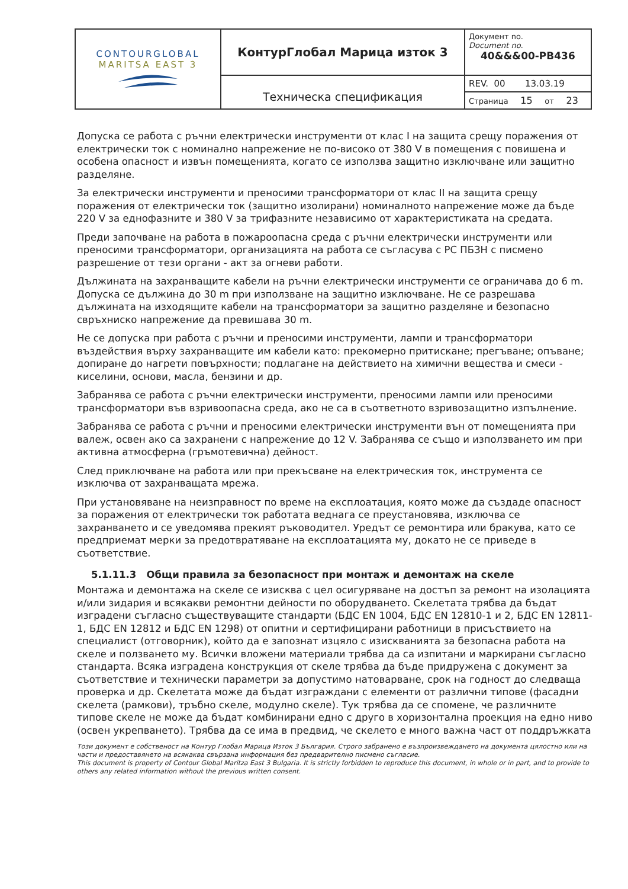| CONTOURGLOBAL MARITSA EAST 3 | КонтурГлобал Марица изток 3 | Документ no. Document no. 40&&&00-PB436 |
| | Техническа спецификация | REV. 00 13.03.19 |
| | | Страница 15 от 23 |
Допуска се работа с ръчни електрически инструменти от клас I на защита срещу поражения от електрически ток с номинално напрежение не по-високо от 380 V в помещения с повишена и особена опасност и извън помещенията, когато се използва защитно изключване или защитно разделяне.
За електрически инструменти и преносими трансформатори от клас II на защита срещу поражения от електрически ток (защитно изолирани) номиналното напрежение може да бъде 220 V за еднофазните и 380 V за трифазните независимо от характеристиката на средата.
Преди започване на работа в пожароопасна среда с ръчни електрически инструменти или преносими трансформатори, организацията на работа се съгласува с РС ПБЗН с писмено разрешение от тези органи - акт за огневи работи.
Дължината на захранващите кабели на ръчни електрически инструменти се ограничава до 6 m. Допуска се дължина до 30 m при използване на защитно изключване. Не се разрешава дължината на изходящите кабели на трансформатори за защитно разделяне и безопасно свръхниско напрежение да превишава 30 m.
Не се допуска при работа с ръчни и преносими инструменти, лампи и трансформатори въздействия върху захранващите им кабели като: прекомерно притискане; прегъване; опъване; допиране до нагрети повърхности; подлагане на действието на химични вещества и смеси - киселини, основи, масла, бензини и др.
Забранява се работа с ръчни електрически инструменти, преносими лампи или преносими трансформатори във взривоопасна среда, ако не са в съответното взривозащитно изпълнение.
Забранява се работа с ръчни и преносими електрически инструменти вън от помещенията при валеж, освен ако са захранени с напрежение до 12 V. Забранява се също и използването им при активна атмосферна (гръмотевична) дейност.
След приключване на работа или при прекъсване на електрическия ток, инструмента се изключва от захранващата мрежа.
При установяване на неизправност по време на експлоатация, която може да създаде опасност за поражения от електрически ток работата веднага се преустановява, изключва се захранването и се уведомява прекият ръководител. Уредът се ремонтира или бракува, като се предприемат мерки за предотвратяване на експлоатацията му, докато не се приведе в съответствие.
5.1.11.3 Общи правила за безопасност при монтаж и демонтаж на скеле
Монтажа и демонтажа на скеле се изисква с цел осигуряване на достъп за ремонт на изолацията и/или зидария и всякакви ремонтни дейности по оборудването. Скелетата трябва да бъдат изградени съгласно съществуващите стандарти (БДС EN 1004, БДС EN 12810-1 и 2, БДС EN 12811-1, БДС EN 12812 и БДС EN 1298) от опитни и сертифицирани работници в присъствието на специалист (отговорник), който да е запознат изцяло с изискванията за безопасна работа на скеле и ползването му. Всички вложени материали трябва да са изпитани и маркирани съгласно стандарта. Всяка изградена конструкция от скеле трябва да бъде придружена с документ за съответствие и технически параметри за допустимо натоварване, срок на годност до следваща проверка и др. Скелетата може да бъдат изграждани с елементи от различни типове (фасадни скелета (рамкови), тръбно скеле, модулно скеле). Тук трябва да се спомене, че различните типове скеле не може да бъдат комбинирани едно с друго в хоризонтална проекция на едно ниво (освен укрепването). Трябва да се има в предвид, че скелето е много важна част от поддръжката
Този документ е собственост на Контур Глобал Марица Изток 3 България. Строго забранено е възпроизвеждането на документа цялостно или на части и предоставянето на всякаква свързана информация без предварително писмено съгласие.
This document is property of Contour Global Maritza East 3 Bulgaria. It is strictly forbidden to reproduce this document, in whole or in part, and to provide to others any related information without the previous written consent.